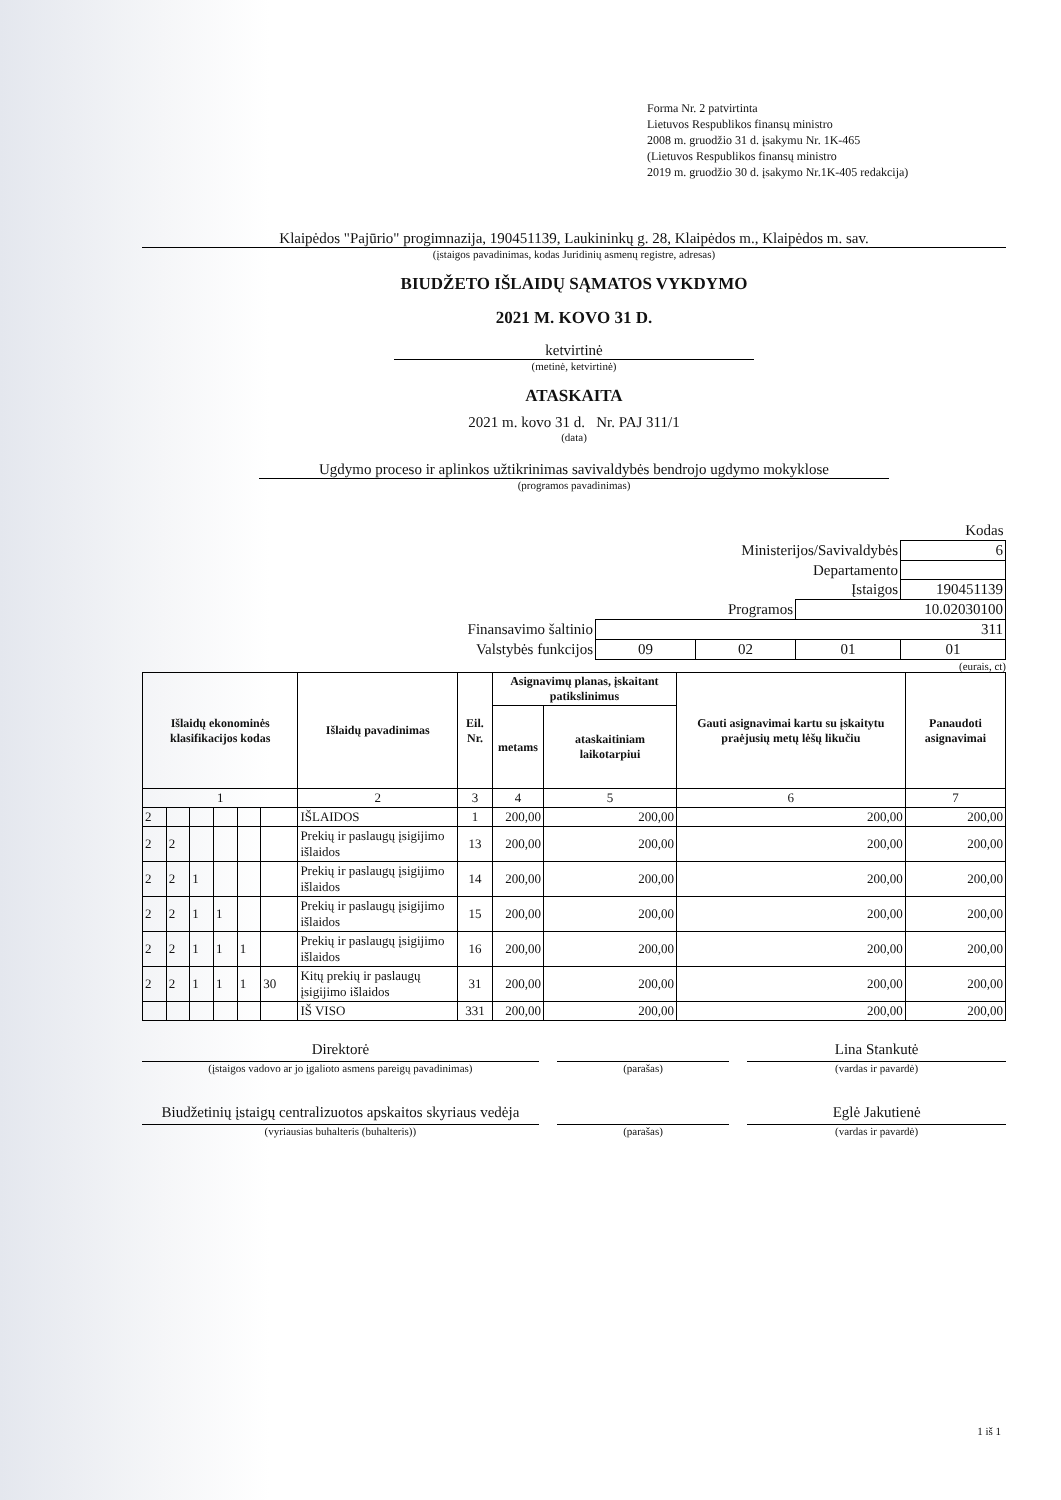Forma Nr. 2 patvirtinta
Lietuvos Respublikos finansų ministro
2008 m. gruodžio 31 d. įsakymu Nr. 1K-465
(Lietuvos Respublikos finansų ministro
2019 m. gruodžio 30 d. įsakymo Nr.1K-405 redakcija)
Klaipėdos "Pajūrio" progimnazija, 190451139, Laukininkų g. 28, Klaipėdos m., Klaipėdos m. sav.
(įstaigos pavadinimas, kodas Juridinių asmenų registre, adresas)
BIUDŽETO IŠLAIDŲ SĄMATOS VYKDYMO
2021 M. KOVO 31 D.
ketvirtinė
(metinė, ketvirtinė)
ATASKAITA
2021 m. kovo 31 d. Nr. PAJ 311/1
(data)
Ugdymo proceso ir aplinkos užtikrinimas savivaldybės bendrojo ugdymo mokyklose
(programos pavadinimas)
| | Kodas | | | |
| Ministerijos/Savivaldybės | | | | 6 |
| Departamento | | | | |
| Įstaigos | | | | 190451139 |
| Programos | | | 10.02030100 | |
| Finansavimo šaltinio | 311 | | | |
| Valstybės funkcijos | 09 | 02 | 01 | 01 |
(eurais, ct)
| Išlaidų ekonominės klasifikacijos kodas | | | | | | Išlaidų pavadinimas | Eil. Nr. | Asignavimų planas, įskaitant patikslinimus | | Gauti asignavimai kartu su įskaitytu praėjusių metų lėšų likučiu | Panaudoti asignavimai |
| --- | --- | --- | --- | --- | --- | --- | --- | --- | --- | --- | --- |
| | | | | | | | | metams | ataskaitiniam laikotarpiui | | |
| 1 | | | | | | 2 | 3 | 4 | 5 | 6 | 7 |
| 2 | | | | | | IŠLAIDOS | 1 | 200,00 | 200,00 | 200,00 | 200,00 |
| 2 | 2 | | | | | Prekių ir paslaugų įsigijimo išlaidos | 13 | 200,00 | 200,00 | 200,00 | 200,00 |
| 2 | 2 | 1 | | | | Prekių ir paslaugų įsigijimo išlaidos | 14 | 200,00 | 200,00 | 200,00 | 200,00 |
| 2 | 2 | 1 | 1 | | | Prekių ir paslaugų įsigijimo išlaidos | 15 | 200,00 | 200,00 | 200,00 | 200,00 |
| 2 | 2 | 1 | 1 | 1 | | Prekių ir paslaugų įsigijimo išlaidos | 16 | 200,00 | 200,00 | 200,00 | 200,00 |
| 2 | 2 | 1 | 1 | 1 | 30 | Kitų prekių ir paslaugų įsigijimo išlaidos | 31 | 200,00 | 200,00 | 200,00 | 200,00 |
| | | | | | | IŠ VISO | 331 | 200,00 | 200,00 | 200,00 | 200,00 |
Direktorė
(įstaigos vadovo ar jo įgalioto asmens pareigų pavadinimas)
(parašas)
Lina Stankutė
(vardas ir pavardė)
Biudžetinių įstaigų centralizuotos apskaitos skyriaus vedėja
(vyriausias buhalteris (buhalteris))
(parašas)
Eglė Jakutienė
(vardas ir pavardė)
1 iš 1